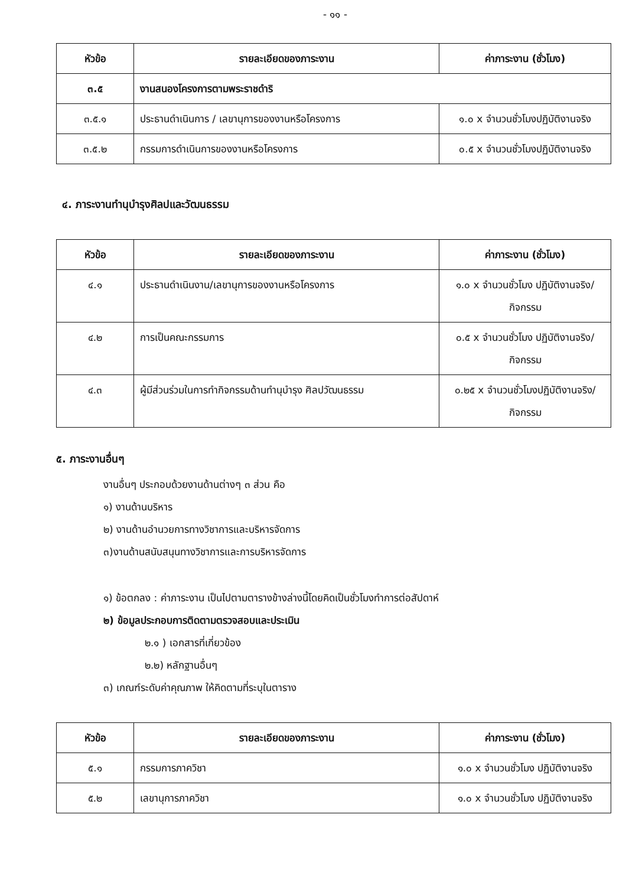- ๑๑ -
| หัวข้อ | รายละเอียดของภาระงาน | ค่าภาระงาน (ชั่วโมง) |
| --- | --- | --- |
| ๓.๕ | งานสนองโครงการตามพระราชดำริ | |
| ๓.๕.๑ | ประธานดำเนินการ / เลขานุการของงานหรือโครงการ | ๑.๐ x จำนวนชั่วโมงปฏิบัติงานจริง |
| ๓.๕.๒ | กรรมการดำเนินการของงานหรือโครงการ | ๐.๕ x จำนวนชั่วโมงปฏิบัติงานจริง |
๔. ภาระงานทำนุบำรุงศิลปและวัฒนธรรม
| หัวข้อ | รายละเอียดของภาระงาน | ค่าภาระงาน (ชั่วโมง) |
| --- | --- | --- |
| ๔.๑ | ประธานดำเนินงาน/เลขานุการของงานหรือโครงการ | ๑.๐ x จำนวนชั่วโมง ปฏิบัติงานจริง/กิจกรรม |
| ๔.๒ | การเป็นคณะกรรมการ | ๐.๕ x จำนวนชั่วโมง ปฏิบัติงานจริง/กิจกรรม |
| ๔.๓ | ผู้มีส่วนร่วมในการทำกิจกรรมด้านทำนุบำรุง ศิลปวัฒนธรรม | ๐.๒๕ x จำนวนชั่วโมงปฏิบัติงานจริง/กิจกรรม |
๕. ภาระงานอื่นๆ
งานอื่นๆ ประกอบด้วยงานด้านต่างๆ ๓ ส่วน คือ
๑) งานด้านบริหาร
๒) งานด้านอำนวยการทางวิชาการและบริหารจัดการ
๓)งานด้านสนับสนุนทางวิชาการและการบริหารจัดการ
๑) ข้อตกลง : ค่าภาระงาน เป็นไปตามตารางข้างล่างนี้โดยคิดเป็นชั่วโมงทำการต่อสัปดาห์
๒) ข้อมูลประกอบการติดตามตรวจสอบและประเมิน
๒.๑ ) เอกสารที่เกี่ยวข้อง
๒.๒) หลักฐานอื่นๆ
๓) เกณฑ์ระดับค่าคุณภาพ ให้คิดตามที่ระบุในตาราง
| หัวข้อ | รายละเอียดของภาระงาน | ค่าภาระงาน (ชั่วโมง) |
| --- | --- | --- |
| ๕.๑ | กรรมการภาควิชา | ๑.๐ x จำนวนชั่วโมง ปฏิบัติงานจริง |
| ๕.๒ | เลขานุการภาควิชา | ๑.๐ x จำนวนชั่วโมง ปฏิบัติงานจริง |